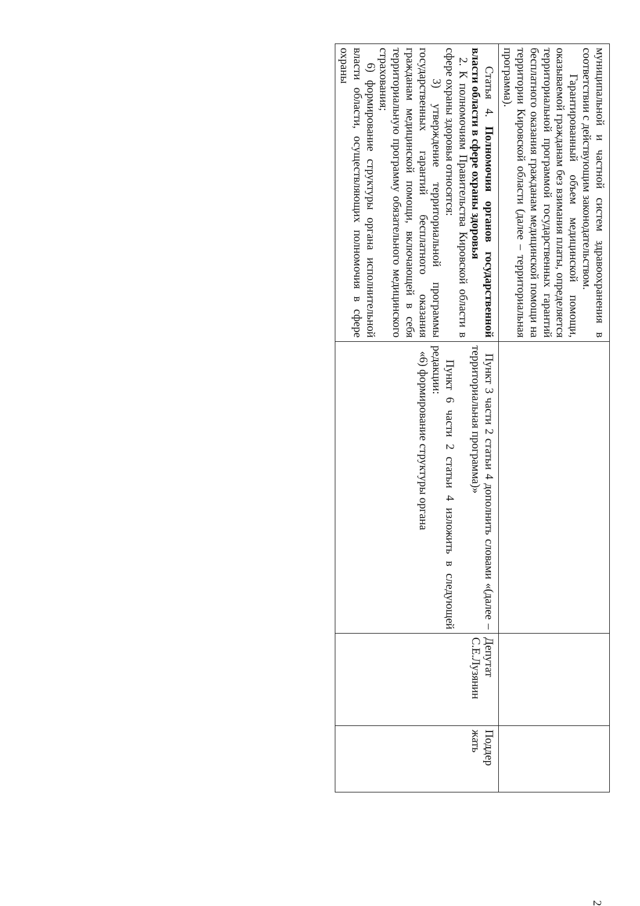| муниципальной и частной систем здравоохранения в соответствии с действующим законодательством. Гарантированный объем медицинской помощи, оказываемой гражданам без взимания платы, определяется территориальной программой государственных гарантий бесплатного оказания гражданам медицинской помощи на территории Кировской области (далее – территориальная программа). | | | |
| Статья 4. Полномочия органов государственной власти области в сфере охраны здоровья 2. К полномочиям Правительства Кировской области в сфере охраны здоровья относятся: 3) утверждение территориальной программы государственных гарантий бесплатного оказания гражданам медицинской помощи, включающей в себя территориальную программу обязательного медицинского страхования; 6) формирование структуры органа исполнительной власти области, осуществляющих полномочия в сфере охраны | Пункт 3 части 2 статьи 4 дополнить словами «(далее – территориальная программа)» Пункт 6 части 2 статьи 4 изложить в следующей редакции: «6) формирование структуры органа | Депутат С.Е.Лузянин | Поддер жать |
2